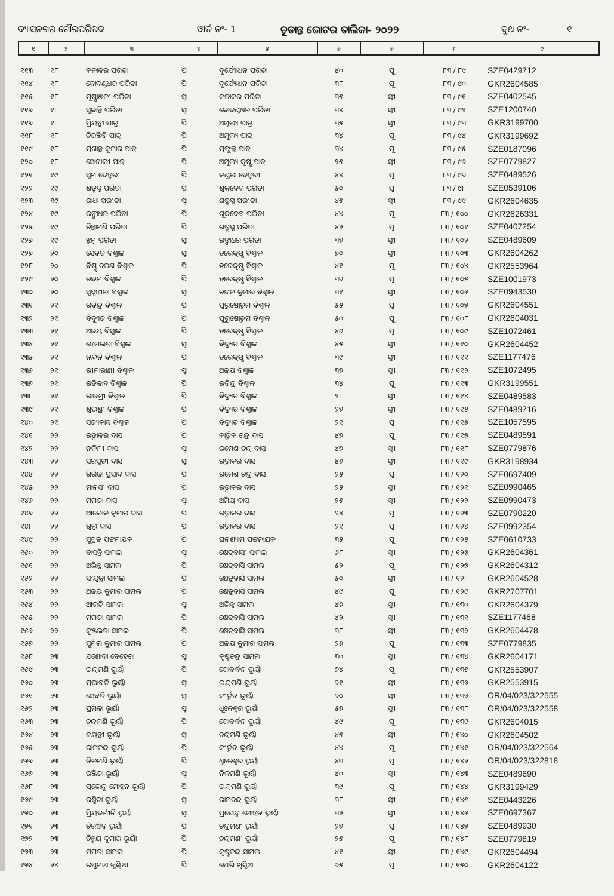ବ୍ୟାସନଗର ଗୌରପରିଷଦ ୱାର୍ଡ ନଂ- 1 ଚୂଡାନ୍ତ ଭୋଟର ତାଲିକା- ୨୦୨୨ ବୁଥ ନଂ- ୧
| ୧ | ୨ | ୩ | ୪ | ୫ | ୬ | ୭ | ୮ | ୯ |
| --- | --- | --- | --- | --- | --- | --- | --- | --- |
| ୧୧୩ | ୧୮ | କଳାକର ପରିଡା | ପି | ଦୁର୍ଯ୍ୟୋଧନ ପରିଡା | ୪୦ | ପୁ | ୮୩ / ୮୯ | SZE0429712 |
| ୧୧୪ | ୧୮ | କୋଦଣ୍ଡଧର ପରିଡା | ପି | ଦୁର୍ଯ୍ୟୋଧନ ପରିଡା | ୩୮ | ପୁ | ୮୩ / ୯୦ | GKR2604585 |
| ୧୧୫ | ୧୮ | ପୁଷ୍ପାଞ୍ଜଳୀ ପରିଡା | ସ୍ୱା | କଳାକର ପରିଡା | ୩୫ | ସ୍ତୀ | ୮୩ / ୯୧ | SZE0402545 |
| ୧୧୬ | ୧୮ | ସୁକାନ୍ତି ପରିଡା | ସ୍ୱା | କୋଦଣ୍ଡଧର ପରିଡା | ୩୪ | ସ୍ତୀ | ୮୩ / ୯୨ | SZE1200740 |
| ୧୧୭ | ୧୮ | ପ୍ରିୟଙ୍କା ପାତ୍ର | ପି | ଅମୂଲ୍ୟ ପାତ୍ର | ୩୫ | ସ୍ତୀ | ୮୩ / ୯୩ | GKR3199700 |
| ୧୧୮ | ୧୮ | ଚିରଞ୍ଜିବି ପାତ୍ର | ପି | ଅମୂଲ୍ୟ ପାତ୍ର | ୩୪ | ପୁ | ୮୩ / ୯୪ | GKR3199692 |
| ୧୧୯ | ୧୮ | ପ୍ରଶାନ୍ତ କୁମାର ପାତ୍ର | ପି | ପ୍ରଫୁଲ୍ଲ ପାତ୍ର | ୩୪ | ପୁ | ୮୩ / ୯୫ | SZE0187096 |
| ୧୨୦ | ୧୮ | ସୋନାଲୀ ପାତ୍ର | ପି | ଅମୂଲ୍ୟ କୃଷ୍ଣ ପାତ୍ର | ୨୫ | ସ୍ତୀ | ୮୩ / ୯୬ | SZE0779827 |
| ୧୨୧ | ୧୯ | ସୁମ ଦେହୁରୀ | ପି | କଣ୍ଡରା ଦେହୁରୀ | ୪୪ | ପୁ | ୮୩ / ୯୭ | SZE0489526 |
| ୧୨୨ | ୧୯ | ଶତ୍ରୁଘ୍ନ ପରିଡା | ପି | ଶୁକଦେବ ପରିଡା | ୫୦ | ପୁ | ୮୩ / ୯୮ | SZE0539106 |
| ୧୨୩ | ୧୯ | ରାଧା ପରୀଡା | ସ୍ୱା | ଶତ୍ରୁଘ୍ନ ପରୀଡା | ୪୫ | ସ୍ତୀ | ୮୩ / ୯୯ | GKR2604635 |
| ୧୨୪ | ୧୯ | ରଙ୍ଗାଧର ପରିଡା | ପି | ଶୁକଦେବ ପରିଡା | ୪୪ | ପୁ | ୮୩ / ୧୦୦ | GKR2626331 |
| ୧୨୫ | ୧୯ | ଚିନ୍ତାମଣି ପରିଡା | ପି | ଶତ୍ରୁଘ୍ନ ପରିଡା | ୪୨ | ପୁ | ୮୩ / ୧୦୧ | SZE0407254 |
| ୧୨୬ | ୧୯ | ଝୁନୁ ପରିଡା | ସ୍ୱା | ରଙ୍ଗାଧର ପରିଡା | ୩୭ | ସ୍ତୀ | ୮୩ / ୧୦୨ | SZE0489609 |
| ୧୨୭ | ୨୦ | ସେବତି ବିଶ୍ୱାଳ | ସ୍ୱା | ହରେକୃଷ୍ଣ ବିଶ୍ୱାଳ | ୭୦ | ସ୍ତୀ | ୮୩ / ୧୦୩ | GKR2604262 |
| ୧୨୮ | ୨୦ | ବିଷ୍ଣୁ ଚରଣ ବିଶ୍ୱାଳ | ପି | ହରେକୃଷ୍ଣ ବିଶ୍ୱାଳ | ୪୧ | ପୁ | ୮୩ / ୧୦୪ | GKR2553964 |
| ୧୨୯ | ୨୦ | ଚନ୍ଦନ ବିଶ୍ୱାଳ | ପି | ହରେକୃଷ୍ଣ ବିଶ୍ୱାଳ | ୩୭ | ପୁ | ୮୩ / ୧୦୫ | SZE1001973 |
| ୧୩୦ | ୨୦ | ସ୍ୱପ୍ନହୀରା ବିଶ୍ୱାଳ | ସ୍ୱା | ଚନ୍ଦନ କୁମାର ବିଶ୍ୱାଳ | ୩୧ | ସ୍ତୀ | ୮୩ / ୧୦୬ | SZE0943530 |
| ୧୩୧ | ୨୧ | ରବିନ୍ଦ୍ର ବିଶ୍ୱାଳ | ପି | ପୁରୁଷୋତ୍ତମ ବିଶ୍ୱାଳ | ୫୫ | ପୁ | ୮୩ / ୧୦୭ | GKR2604551 |
| ୧୩୨ | ୨୧ | ବିଦ୍ୟୁତ୍ ବିଶ୍ୱାଳ | ପି | ପୁରୁଷୋତ୍ତମ ବିଶ୍ୱାଳ | ୫୦ | ପୁ | ୮୩ / ୧୦୮ | GKR2604031 |
| ୧୩୩ | ୨୧ | ଅଜୟ ବିସ୍ୱାଳ | ପି | ହରେକୃଷ୍ଣ ବିସ୍ୱାଳ | ୪୬ | ପୁ | ୮୩ / ୧୦୯ | SZE1072461 |
| ୧୩୪ | ୨୧ | ହେମଲତା ବିଶ୍ୱାଳ | ସ୍ୱା | ବିଦ୍ୟୁତ ବିଶ୍ୱାଳ | ୪୫ | ସ୍ତୀ | ୮୩ / ୧୧୦ | GKR2604452 |
| ୧୩୫ | ୨୧ | ନନ୍ଦିନି ବିଶ୍ୱାଳ | ପି | ହରେକୃଷ୍ଣ ବିଶ୍ୱାଳ | ୩୯ | ସ୍ତୀ | ୮୩ / ୧୧୧ | SZE1177476 |
| ୧୩୬ | ୨୧ | ରୀନାରାଣୀ ବିଶ୍ୱାଳ | ସ୍ୱା | ଅଜୟ ବିଶ୍ୱାଳ | ୩୭ | ସ୍ତୀ | ୮୩ / ୧୧୨ | SZE1072495 |
| ୧୩୭ | ୨୧ | ରତିକାନ୍ତ ବିଶ୍ୱାଳ | ପି | ରବିନ୍ଦ୍ର ବିଶ୍ୱାଳ | ୩୪ | ପୁ | ୮୩ / ୧୧୩ | GKR3199551 |
| ୧୩୮ | ୨୧ | ରାଜଶ୍ରୀ ବିଶ୍ୱାଳ | ପି | ବିଦ୍ୟୁତ ବିଶ୍ୱାଳ | ୨୮ | ସ୍ତୀ | ୮୩ / ୧୧୪ | SZE0489583 |
| ୧୩୯ | ୨୧ | ଶୁଭଶ୍ରୀ ବିଶ୍ୱାଳ | ପି | ବିଦ୍ୟୁତ ବିଶ୍ୱାଳ | ୨୭ | ସ୍ତୀ | ୮୩ / ୧୧୫ | SZE0489716 |
| ୧୪୦ | ୨୧ | ସତ୍ୟକାନ୍ତ ବିଶ୍ୱାଳ | ପି | ବିଦ୍ୟୁତ ବିଶ୍ୱାଳ | ୨୧ | ପୁ | ୮୩ / ୧୧୬ | SZE1057595 |
| ୧୪୧ | ୨୨ | ରତ୍ନାକର ଦାସ | ପି | କାର୍ତ୍ତିକ ଚନ୍ଦ୍ର ଦାସ | ୪୭ | ପୁ | ୮୩ / ୧୧୭ | SZE0489591 |
| ୧୪୨ | ୨୨ | ନଳିନୀ ଦାସ | ସ୍ୱା | ରମେଶ ଚନ୍ଦ୍ର ଦାସ | ୪୭ | ସ୍ତୀ | ୮୩ / ୧୧୮ | SZE0779876 |
| ୧୪୩ | ୨୨ | ସରସ୍ୱତୀ ଦାସ | ସ୍ୱା | ରତ୍ନାକର ଦାସ | ୪୬ | ସ୍ତୀ | ୮୩ / ୧୧୯ | GKR3198934 |
| ୧୪୪ | ୨୨ | ଗିରିଜା ପ୍ରସାଦ ଦାସ | ପି | ରମେଶ ଚନ୍ଦ୍ର ଦାସ | ୨୫ | ପୁ | ୮୩ / ୧୨୦ | SZE0697409 |
| ୧୪୫ | ୨୨ | ମାନସୀ ଦାସ | ପି | ରତ୍ନାକର ଦାସ | ୨୫ | ସ୍ତୀ | ୮୩ / ୧୨୧ | SZE0990465 |
| ୧୪୬ | ୨୨ | ମମତା ଦାସ | ସ୍ୱା | ଅମିୟ ଦାସ | ୨୫ | ସ୍ତୀ | ୮୩ / ୧୨୨ | SZE0990473 |
| ୧୪୭ | ୨୨ | ଆଲୋକ କୁମାର ଦାସ | ପି | ରତ୍ନାକର ଦାସ | ୨୪ | ପୁ | ୮୩ / ୧୨୩ | SZE0790220 |
| ୧୪୮ | ୨୨ | ଗୁଲୁ ଦାସ | ପି | ରତ୍ନାକର ଦାସ | ୨୧ | ପୁ | ୮୩ / ୧୨୪ | SZE0992354 |
| ୧୪୯ | ୨୨ | ସୁବ୍ରତ ପଟ୍ଟନାୟକ | ପି | ଘନଶ୍ୟାମ ପଟ୍ଟନାୟକ | ୩୫ | ପୁ | ୮୩ / ୧୨୫ | SZE0610733 |
| ୧୫୦ | ୨୨ | ବାସନ୍ତି ସାମଲ | ସ୍ୱା | କ୍ଷେତ୍ରବାସୀ ସାମଲ | ୬୮ | ସ୍ତୀ | ୮୩ / ୧୨୬ | GKR2604361 |
| ୧୫୧ | ୨୨ | ଅଭିନ୍ନ ସାମଲ | ପି | କ୍ଷେତ୍ରବାସି ସାମଲ | ୫୨ | ପୁ | ୮୩ / ୧୨୭ | GKR2604312 |
| ୧୫୨ | ୨୨ | ସଂଯୁକ୍ତା ସାମଲ | ପି | କ୍ଷେତ୍ରବାସି ସାମଲ | ୫୦ | ସ୍ତୀ | ୮୩ / ୧୨୮ | GKR2604528 |
| ୧୫୩ | ୨୨ | ଅଜୟ କୁମାର ସାମଲ | ପି | କ୍ଷେତ୍ରବାସି ସାମଲ | ୪୯ | ପୁ | ୮୩ / ୧୨୯ | GKR2707701 |
| ୧୫୪ | ୨୨ | ଆରତି ସାମଲ | ସ୍ୱା | ଅଭିନ୍ନ ସାମଲ | ୪୬ | ସ୍ତୀ | ୮୩ / ୧୩୦ | GKR2604379 |
| ୧୫୫ | ୨୨ | ମମତା ସାମଲ | ପି | କ୍ଷେତ୍ରବାସି ସାମଲ | ୪୨ | ସ୍ତୀ | ୮୩ / ୧୩୧ | SZE1177468 |
| ୧୫୬ | ୨୨ | କୁଞ୍ଜଲତା ସାମଲ | ପି | କ୍ଷେତ୍ରବାସି ସାମଲ | ୩୮ | ସ୍ତୀ | ୮୩ / ୧୩୨ | GKR2604478 |
| ୧୫୭ | ୨୨ | ସୁନିଲ କୁମାର ସାମଲ | ପି | ଅଜୟ କୁମାର ସାମଲ | ୨୬ | ପୁ | ୮୩ / ୧୩୩ | SZE0779835 |
| ୧୫୮ | ୨୩ | ଯଶୋଦା ବେହେରା | ସ୍ୱା | କୃଷ୍ଣଚନ୍ଦ୍ର ସାମଲ | ୩୦ | ସ୍ତୀ | ୮୩ / ୧୩୪ | GKR2604171 |
| ୧୫୯ | ୨୩ | ଇନ୍ଦ୍ରମଣି ଭୂୟାଁ | ପି | ଗୋବର୍ଦ୍ଧନ ଭୂୟାଁ | ୭୪ | ପୁ | ୮୩ / ୧୩୫ | GKR2553907 |
| ୧୬୦ | ୨୩ | ପ୍ରଭାବତି ଭୂୟାଁ | ସ୍ୱା | ଇନ୍ଦ୍ରମଣି ଭୂୟାଁ | ୭୧ | ସ୍ତୀ | ୮୩ / ୧୩୬ | GKR2553915 |
| ୧୬୧ | ୨୩ | ସେବତି ଭୂୟାଁ | ସ୍ୱା | କୀର୍ତ୍ତନ ଭୂୟାଁ | ୭୦ | ସ୍ତୀ | ୮୩ / ୧୩୭ | OR/04/023/322555 |
| ୧୬୨ | ୨୩ | ପ୍ରମିଳା ଭୂୟାଁ | ସ୍ୱା | ଧୂଳେଶ୍ୱର ଭୂୟାଁ | ୫୭ | ସ୍ତୀ | ୮୩ / ୧୩୮ | OR/04/023/322558 |
| ୧୬୩ | ୨୩ | ଚନ୍ଦ୍ରମଣି ଭୂୟାଁ | ପି | ଗୋବର୍ଦ୍ଧନ ଭୂୟାଁ | ୪୯ | ପୁ | ୮୩ / ୧୩୯ | GKR2604015 |
| ୧୬୪ | ୨୩ | ଜୟନ୍ତୀ ଭୂୟାଁ | ସ୍ୱା | ଚନ୍ଦ୍ରମଣି ଭୂୟାଁ | ୪୫ | ସ୍ତୀ | ୮୩ / ୧୪୦ | GKR2604502 |
| ୧୬୫ | ୨୩ | ରାମଚନ୍ଦ୍ର ଭୂୟାଁ | ପି | କୀର୍ତ୍ତନ ଭୂୟାଁ | ୪୪ | ପୁ | ୮୩ / ୧୪୧ | OR/04/023/322564 |
| ୧୬୬ | ୨୩ | ନିଳମଣି ଭୂୟାଁ | ପି | ଧୂଳେଶ୍ୱର ଭୂୟାଁ | ୪୩ | ପୁ | ୮୩ / ୧୪୨ | OR/04/023/322818 |
| ୧୬୭ | ୨୩ | ରଞ୍ଜିତା ଭୂୟାଁ | ସ୍ୱା | ନିଳମଣି ଭୂୟାଁ | ୪୦ | ସ୍ତୀ | ୮୩ / ୧୪୩ | SZE0489690 |
| ୧୬୮ | ୨୩ | ପ୍ରଭେନ୍ଦୁ ମୋହନ ଭୂୟାଁ | ପି | ଇନ୍ଦ୍ରମଣି ଭୂୟାଁ | ୩୯ | ପୁ | ୮୩ / ୧୪୪ | GKR3199429 |
| ୧୬୯ | ୨୩ | ରଶ୍ମିତା ଭୂୟାଁ | ସ୍ୱା | ରାମଚନ୍ଦ୍ର ଭୂୟାଁ | ୩୮ | ସ୍ତୀ | ୮୩ / ୧୪୫ | SZE0443226 |
| ୧୭୦ | ୨୩ | ପ୍ରିୟଦର୍ଶୀନି ଭୂୟାଁ | ସ୍ୱା | ପ୍ରଭେନ୍ଦୁ ମୋହନ ଭୂୟାଁ | ୩୨ | ସ୍ତୀ | ୮୩ / ୧୪୬ | SZE0697367 |
| ୧୭୧ | ୨୩ | ଚିରଞ୍ଜିବ ଭୂୟାଁ | ପି | ଚନ୍ଦ୍ରମଣୀ ଭୂୟାଁ | ୨୭ | ପୁ | ୮୩ / ୧୪୭ | SZE0489930 |
| ୧୭୨ | ୨୩ | ଚିନ୍ମୟ କୁମାର ଭୂୟାଁ | ପି | ଚନ୍ଦ୍ରମଣୀ ଭୂୟାଁ | ୨୫ | ପୁ | ୮୩ / ୧୪୮ | SZE0779819 |
| ୧୭୩ | ୨୩ | ମମତା ସାମଲ | ପି | କୃଷ୍ଣଚନ୍ଦ୍ର ସାମଲ | ୪୧ | ସ୍ତୀ | ୮୩ / ୧୪୯ | GKR2604494 |
| ୧୭୪ | ୨୪ | ରଘୁନାଥ ଖୁଣ୍ଟିଆ | ପି | ଯୋଗି ଖୁଣ୍ଟିଆ | ୬୫ | ପୁ | ୮୩ / ୧୫୦ | GKR2604122 |